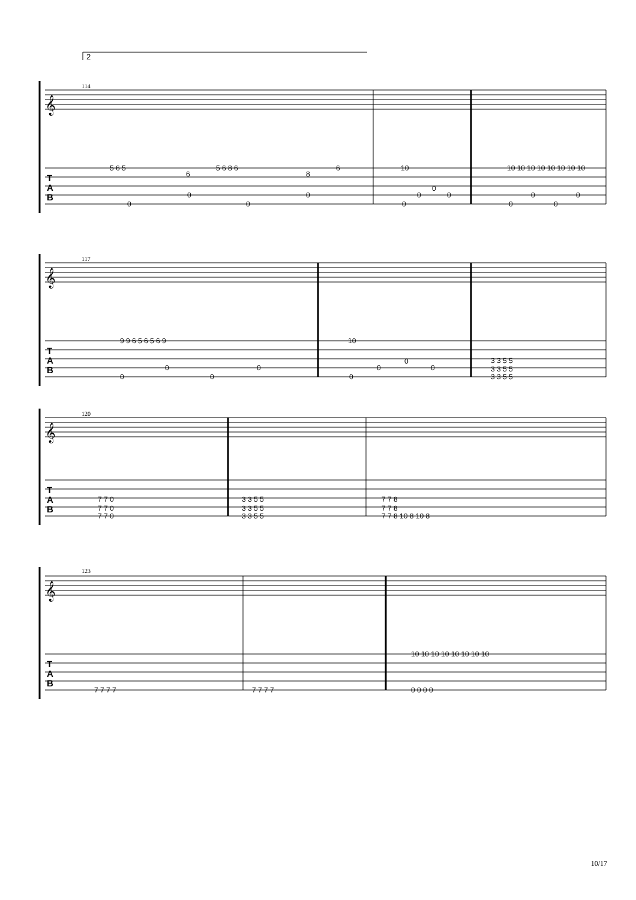2
114
117
120
123
𝄞
𝄞
𝄞
𝄞
T
A
B
T
A
B
T
A
B
T
A
B
5 6 5
6
5 6 8 6
8
6
10
10 10 10 10 10 10 10 10
0
0
0
0
0
0
0
0
0
0
0
0
9 9 6 5 6 5 6 9
10
0
0
0
0
0
0
0
0
3 3 5 5
3 3 5 5
3 3 5 5
7 7 0
7 7 0
7 7 0
3 3 5 5
3 3 5 5
3 3 5 5
7 7 8
7 7 8
7 7 8 10 8 10 8
7 7 7 7
7 7 7 7
10 10 10 10 10 10 10 10
0 0 0 0
10/17